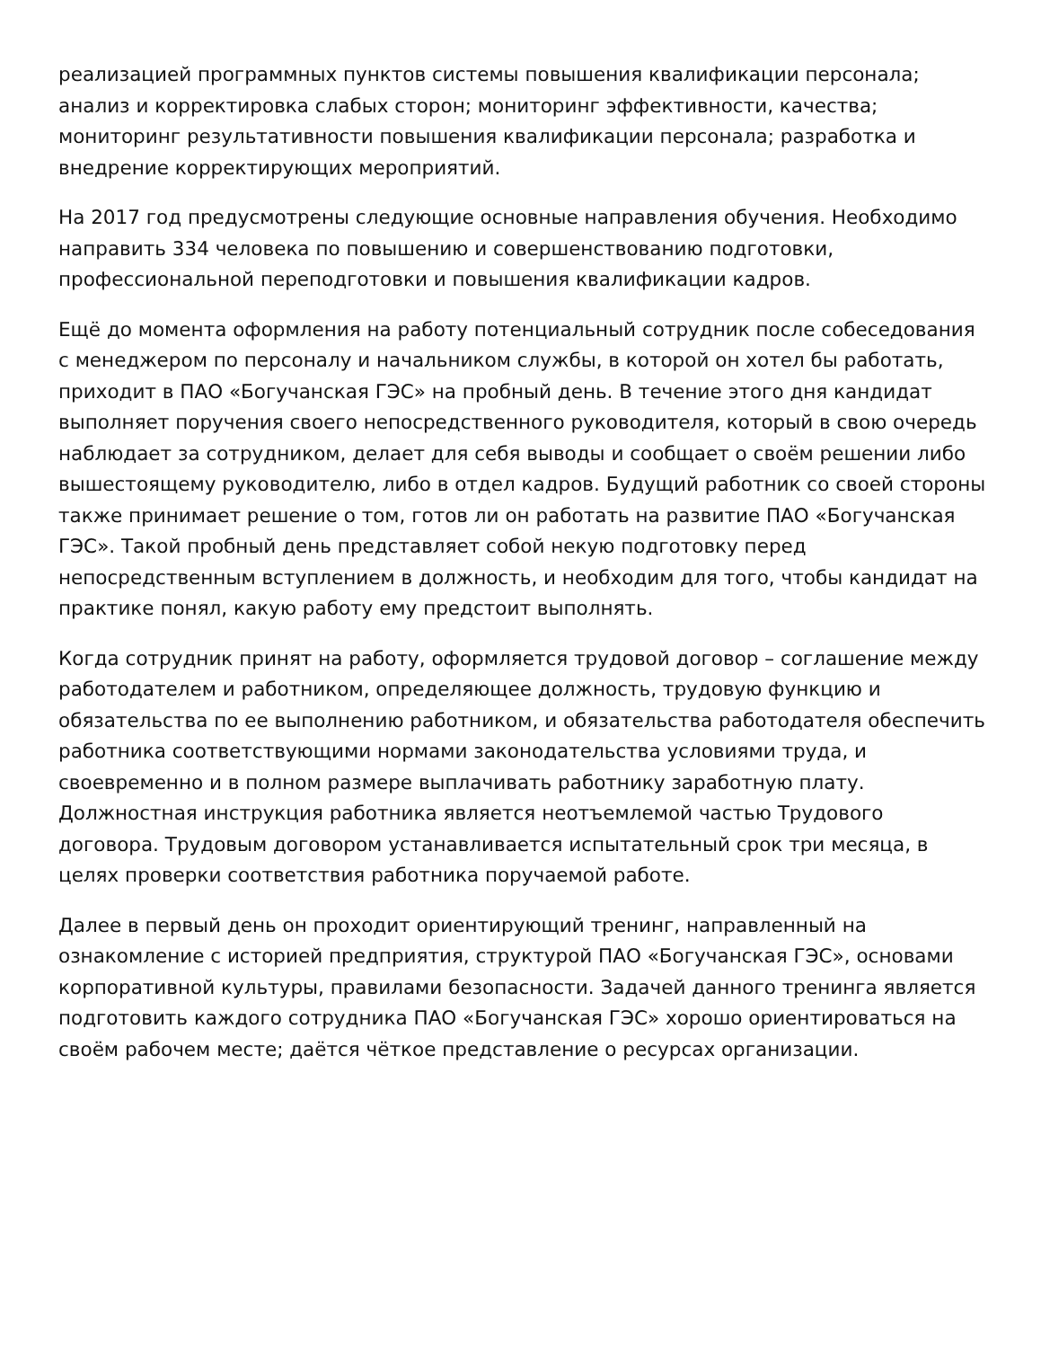реализацией программных пунктов системы повышения квалификации персонала; анализ и корректировка слабых сторон; мониторинг эффективности, качества; мониторинг результативности повышения квалификации персонала; разработка и внедрение корректирующих мероприятий.
На 2017 год предусмотрены следующие основные направления обучения. Необходимо направить 334 человека по повышению и совершенствованию подготовки, профессиональной переподготовки и повышения квалификации кадров.
Ещё до момента оформления на работу потенциальный сотрудник после собеседования с менеджером по персоналу и начальником службы, в которой он хотел бы работать, приходит в ПАО «Богучанская ГЭС» на пробный день. В течение этого дня кандидат выполняет поручения своего непосредственного руководителя, который в свою очередь наблюдает за сотрудником, делает для себя выводы и сообщает о своём решении либо вышестоящему руководителю, либо в отдел кадров. Будущий работник со своей стороны также принимает решение о том, готов ли он работать на развитие ПАО «Богучанская ГЭС». Такой пробный день представляет собой некую подготовку перед непосредственным вступлением в должность, и необходим для того, чтобы кандидат на практике понял, какую работу ему предстоит выполнять.
Когда сотрудник принят на работу, оформляется трудовой договор – соглашение между работодателем и работником, определяющее должность, трудовую функцию и обязательства по ее выполнению работником, и обязательства работодателя обеспечить работника соответствующими нормами законодательства условиями труда, и своевременно и в полном размере выплачивать работнику заработную плату. Должностная инструкция работника является неотъемлемой частью Трудового договора. Трудовым договором устанавливается испытательный срок три месяца, в целях проверки соответствия работника поручаемой работе.
Далее в первый день он проходит ориентирующий тренинг, направленный на ознакомление с историей предприятия, структурой ПАО «Богучанская ГЭС», основами корпоративной культуры, правилами безопасности. Задачей данного тренинга является подготовить каждого сотрудника ПАО «Богучанская ГЭС» хорошо ориентироваться на своём рабочем месте; даётся чёткое представление о ресурсах организации.